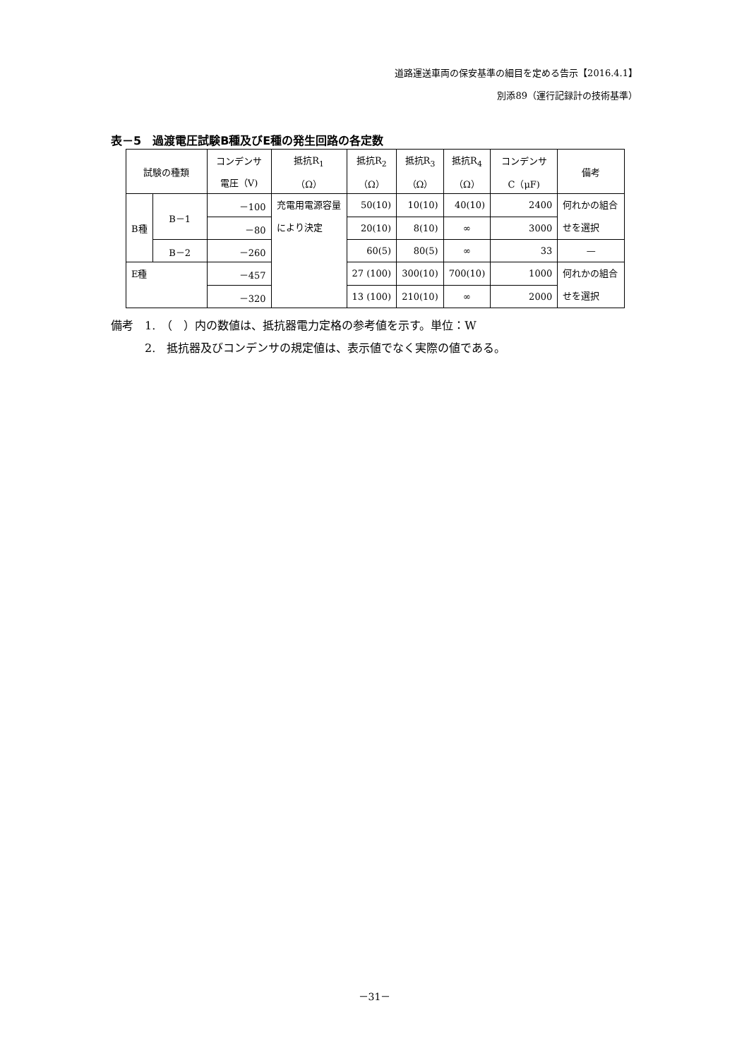道路運送車両の保安基準の細目を定める告示【2016.4.1】
別添89（運行記録計の技術基準）
表－5　過渡電圧試験B種及びE種の発生回路の各定数
| 試験の種類 | | コンデンサ | 抵抗R<sub>1</sub> | 抵抗R<sub>2</sub> | 抵抗R<sub>3</sub> | 抵抗R<sub>4</sub> | コンデンサ | 備考 |
| --- | --- | --- | --- | --- | --- | --- | --- | --- |
| | | 電圧（V) | （Ω） | （Ω） | （Ω） | （Ω） | C（μF) | |
| B種 | B－1 | －100 | 充電用電源容量により決定 | 50(10) | 10(10) | 40(10) | 2400 | 何れかの組合せを選択 |
| | | －80 | | 20(10) | 8(10) | ∞ | 3000 | |
| | B－2 | －260 | | 60(5) | 80(5) | ∞ | 33 | — |
| E種 | | －457 | | 27 (100) | 300(10) | 700(10) | 1000 | 何れかの組合せを選択 |
| | | －320 | | 13 (100) | 210(10) | ∞ | 2000 | |
備考　1.　（　）内の数値は、抵抗器電力定格の参考値を示す。単位：W
　　　2.　抵抗器及びコンデンサの規定値は、表示値でなく実際の値である。
－31－